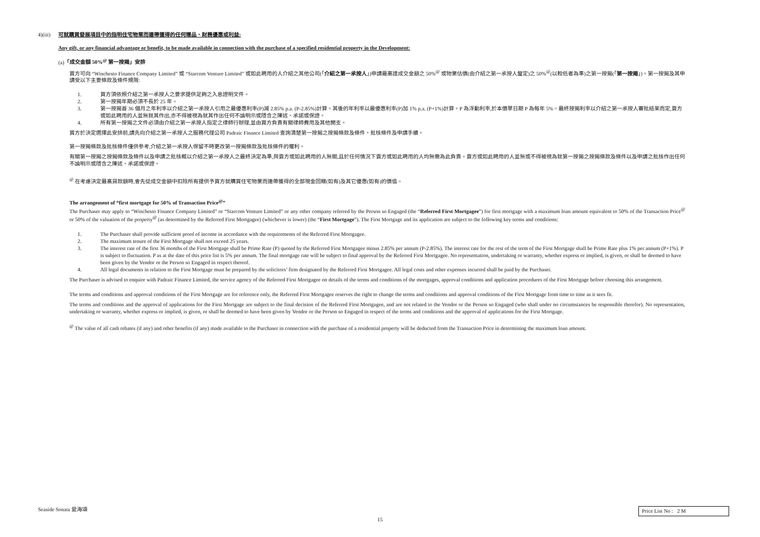4)(iii) 可就購買發展項目中的指明住宅物業而連帶獲得的任何贈品、財務優惠或利益:
Any gift, or any financial advantage or benefit, to be made available in connection with the purchase of a specified residential property in the Development:
(a)「成交金額 50%<sup>@</sup> 第一按揭」安排
買方可向 “Winchesto Finance Company Limited” 或 “Starcom Venture Limited” 或如此聘用的人介紹之其他公司(「介紹之第一承按人」)申請最高達成交金額之 50%<sup>@</sup> 或物業估價(由介紹之第一承按人釐定)之 50%<sup>@</sup>(以較低者為準)之第一按揭(「第一按揭」)。第一按揭及其申請受以下主要條款及條件規限:
1. 買方須依照介紹之第一承按人之要求提供足夠之入息證明文件。
2. 第一按揭年期必須不長於 25 年。
3. 第一按揭首 36 個月之年利率以介紹之第一承按人引用之最優惠利率(P)減 2.85% p.a. (P-2.85%)計算。其後的年利率以最優惠利率(P)加 1% p.a. (P+1%)計算。P 為浮動利率,於本價單日期 P 為每年 5%。最終按揭利率以介紹之第一承按人審批結果而定,賣方或如此聘用的人並無就其作出,亦不得被視為就其作出任何不論明示或隱含之陳述、承諾或保證。
4. 所有第一按揭之文件必須由介紹之第一承按人指定之律師行辦理,並由買方負責有關律師費用及其他開支。
買方於決定選擇此安排前,請先向介紹之第一承按人之服務代理公司 Padraic Finance Limited 查詢清楚第一按揭之按揭條款及條件、批核條件及申請手續。
第一按揭條款及批核條件僅供參考,介紹之第一承按人保留不時更改第一按揭條款及批核條件的權利。
有關第一按揭之按揭條款及條件以及申請之批核概以介紹之第一承按人之最終決定為準,與賣方或如此聘用的人無關,且於任何情況下賣方或如此聘用的人均無需為此負責。賣方或如此聘用的人並無或不得被視為就第一按揭之按揭條款及條件以及申請之批核作出任何不論明示或隱含之陳述、承諾或保證。
<sup>@</sup> 在考慮決定最高貸款額時,會先從成交金額中扣除所有提供予買方就購買住宅物業而連帶獲得的全部現金回贈(如有)及其它優惠(如有)的價值。
The arrangement of “first mortgage for 50% of Transaction Price<sup>@</sup>”
The Purchaser may apply to “Winchesto Finance Company Limited” or “Starcom Venture Limited” or any other company referred by the Person so Engaged (the “Referred First Mortgagee”) for first mortgage with a maximum loan amount equivalent to 50% of the Transaction Price<sup>@</sup> or 50% of the valuation of the property<sup>@</sup> (as determined by the Referred First Mortgagee) (whichever is lower) (the “First Mortgage”). The First Mortgage and its application are subject to the following key terms and conditions:
1. The Purchaser shall provide sufficient proof of income in accordance with the requirements of the Referred First Mortgagee.
2. The maximum tenure of the First Mortgage shall not exceed 25 years.
3. The interest rate of the first 36 months of the First Mortgage shall be Prime Rate (P) quoted by the Referred First Mortgagee minus 2.85% per annum (P-2.85%). The interest rate for the rest of the term of the First Mortgage shall be Prime Rate plus 1% per annum (P+1%). P is subject to fluctuation. P as at the date of this price list is 5% per annum. The final mortgage rate will be subject to final approval by the Referred First Mortgagee. No representation, undertaking or warranty, whether express or implied, is given, or shall be deemed to have been given by the Vendor or the Person so Engaged in respect thereof.
4. All legal documents in relation to the First Mortgage must be prepared by the solicitors’ firm designated by the Referred First Mortgagee. All legal costs and other expenses incurred shall be paid by the Purchaser.
The Purchaser is advised to enquire with Padraic Finance Limited, the service agency of the Referred First Mortgagee on details of the terms and conditions of the mortgages, approval conditions and application procedures of the First Mortgage before choosing this arrangement.
The terms and conditions and approval conditions of the First Mortgage are for reference only, the Referred First Mortgagee reserves the right to change the terms and conditions and approval conditions of the First Mortgage from time to time as it sees fit.
The terms and conditions and the approval of applications for the First Mortgage are subject to the final decision of the Referred First Mortgagee, and are not related to the Vendor or the Person so Engaged (who shall under no circumstances be responsible therefor). No representation, undertaking or warranty, whether express or implied, is given, or shall be deemed to have been given by Vendor or the Person so Engaged in respect of the terms and conditions and the approval of applications for the First Mortgage.
<sup>@</sup> The value of all cash rebates (if any) and other benefits (if any) made available to the Purchaser in connection with the purchase of a residential property will be deducted from the Transaction Price in determining the maximum loan amount.
Seaside Sonata 愛海頌 Price List No : 2 M
15